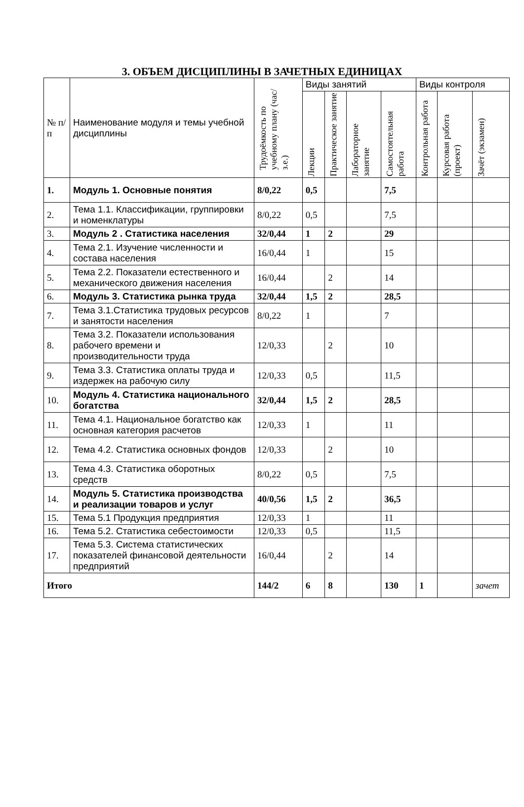3. ОБЪЕМ ДИСЦИПЛИНЫ В ЗАЧЕТНЫХ ЕДИНИЦАХ
| № п/п | Наименование модуля и темы учебной дисциплины | Трудоёмкость по учебному плану (час/з.е.) | Виды занятий | | | | Виды контроля | | |
| --- | --- | --- | --- | --- | --- | --- | --- | --- | --- |
| | | | Лекции | Практическое занятие | Лабораторное занятие | Самостоятельная работа | Контрольная работа | Курсовая работа (проект) | Зачёт (экзамен) |
| 1. | Модуль 1. Основные понятия | 8/0,22 | 0,5 | | | 7,5 | | | |
| 2. | Тема 1.1. Классификации, группировки и номенклатуры | 8/0,22 | 0,5 | | | 7,5 | | | |
| 3. | Модуль 2 . Статистика населения | 32/0,44 | 1 | 2 | | 29 | | | |
| 4. | Тема 2.1. Изучение численности и состава населения | 16/0,44 | 1 | | | 15 | | | |
| 5. | Тема 2.2. Показатели естественного и механического движения населения | 16/0,44 | | 2 | | 14 | | | |
| 6. | Модуль 3. Статистика рынка труда | 32/0,44 | 1,5 | 2 | | 28,5 | | | |
| 7. | Тема 3.1.Статистика трудовых ресурсов и занятости населения | 8/0,22 | 1 | | | 7 | | | |
| 8. | Тема 3.2. Показатели использования рабочего времени и производительности труда | 12/0,33 | | 2 | | 10 | | | |
| 9. | Тема 3.3. Статистика оплаты труда и издержек на рабочую силу | 12/0,33 | 0,5 | | | 11,5 | | | |
| 10. | Модуль 4. Статистика национального богатства | 32/0,44 | 1,5 | 2 | | 28,5 | | | |
| 11. | Тема 4.1. Национальное богатство как основная категория расчетов | 12/0,33 | 1 | | | 11 | | | |
| 12. | Тема 4.2. Статистика основных фондов | 12/0,33 | | 2 | | 10 | | | |
| 13. | Тема 4.3. Статистика оборотных средств | 8/0,22 | 0,5 | | | 7,5 | | | |
| 14. | Модуль 5. Статистика производства и реализации товаров и услуг | 40/0,56 | 1,5 | 2 | | 36,5 | | | |
| 15. | Тема 5.1 Продукция предприятия | 12/0,33 | 1 | | | 11 | | | |
| 16. | Тема 5.2. Статистика себестоимости | 12/0,33 | 0,5 | | | 11,5 | | | |
| 17. | Тема 5.3. Система статистических показателей финансовой деятельности предприятий | 16/0,44 | | 2 | | 14 | | | |
| Итого | | 144/2 | 6 | 8 | | 130 | 1 | | зачет |